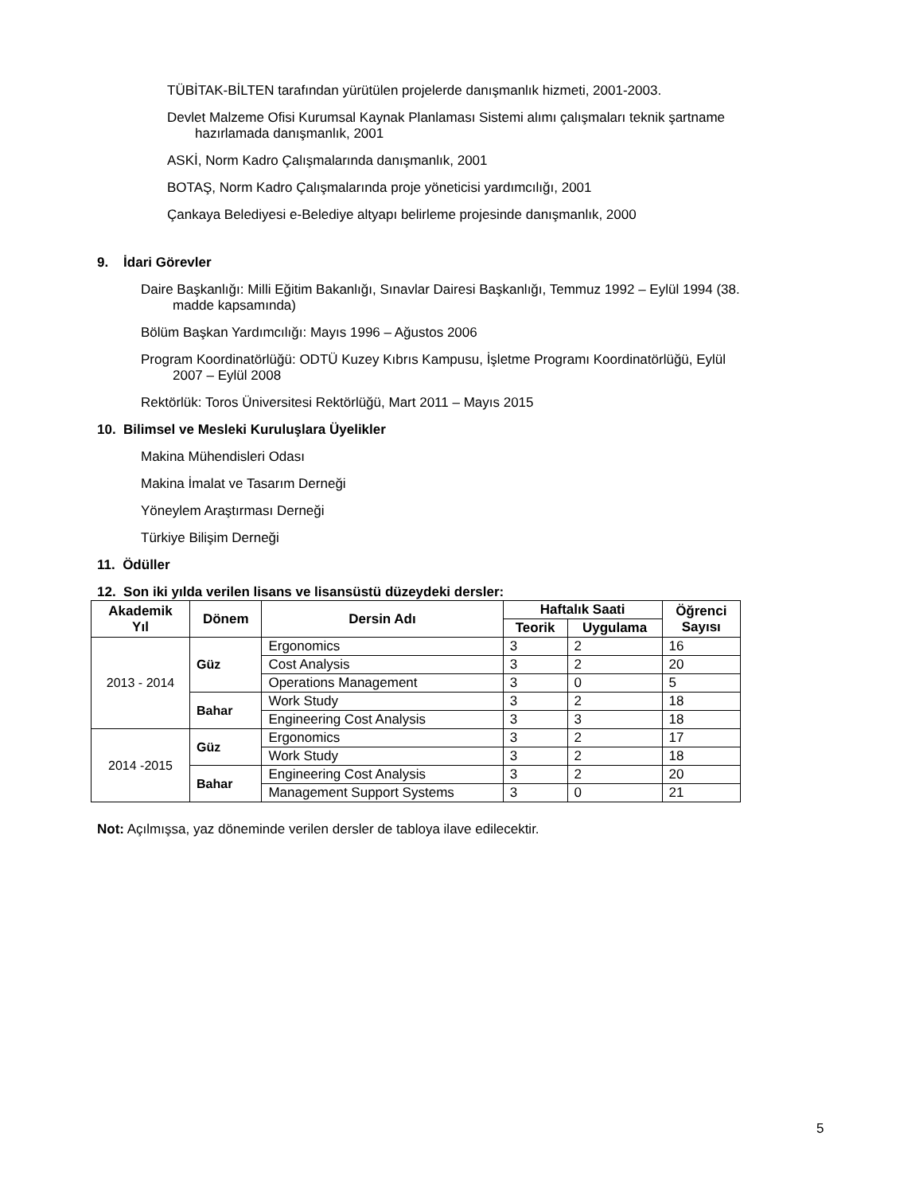TÜBİTAK-BİLTEN tarafından yürütülen projelerde danışmanlık hizmeti, 2001-2003.
Devlet Malzeme Ofisi Kurumsal Kaynak Planlaması Sistemi alımı çalışmaları teknik şartname
hazırlamada danışmanlık, 2001
ASKİ, Norm Kadro Çalışmalarında danışmanlık, 2001
BOTAŞ, Norm Kadro Çalışmalarında proje yöneticisi yardımcılığı, 2001
Çankaya Belediyesi e-Belediye altyapı belirleme projesinde danışmanlık, 2000
9. İdari Görevler
Daire Başkanlığı: Milli Eğitim Bakanlığı, Sınavlar Dairesi Başkanlığı, Temmuz 1992 – Eylül 1994 (38.
madde kapsamında)
Bölüm Başkan Yardımcılığı: Mayıs 1996 – Ağustos 2006
Program Koordinatörlüğü: ODTÜ Kuzey Kıbrıs Kampusu, İşletme Programı Koordinatörlüğü, Eylül
2007 – Eylül 2008
Rektörlük: Toros Üniversitesi Rektörlüğü, Mart 2011 – Mayıs 2015
10. Bilimsel ve Mesleki Kuruluşlara Üyelikler
Makina Mühendisleri Odası
Makina İmalat ve Tasarım Derneği
Yöneylem Araştırması Derneği
Türkiye Bilişim Derneği
11. Ödüller
12. Son iki yılda verilen lisans ve lisansüstü düzeydeki dersler:
| Akademik Yıl | Dönem | Dersin Adı | Haftalık Saati | | Öğrenci Sayısı |
| --- | --- | --- | --- | --- | --- |
| | | | Teorik | Uygulama | |
| 2013 - 2014 | Güz | Ergonomics | 3 | 2 | 16 |
| | | Cost Analysis | 3 | 2 | 20 |
| | | Operations Management | 3 | 0 | 5 |
| | Bahar | Work Study | 3 | 2 | 18 |
| | | Engineering Cost Analysis | 3 | 3 | 18 |
| 2014 -2015 | Güz | Ergonomics | 3 | 2 | 17 |
| | | Work Study | 3 | 2 | 18 |
| | Bahar | Engineering Cost Analysis | 3 | 2 | 20 |
| | | Management Support Systems | 3 | 0 | 21 |
Not: Açılmışsa, yaz döneminde verilen dersler de tabloya ilave edilecektir.
5